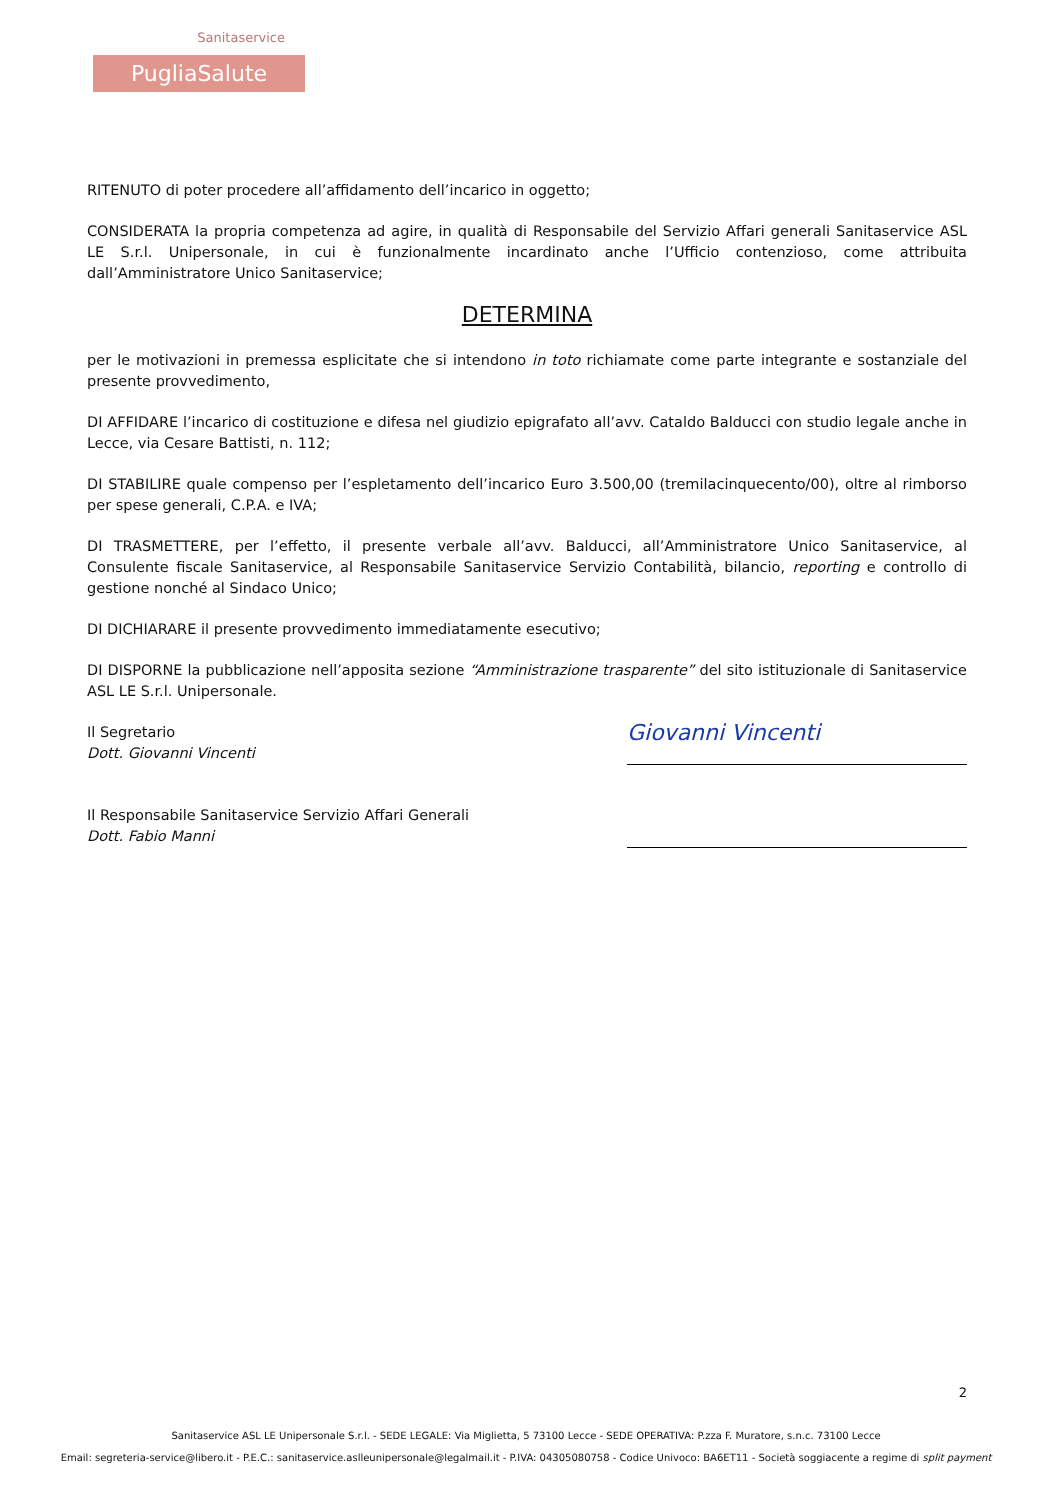Sanitaservice
PugliaSalute
RITENUTO di poter procedere all’affidamento dell’incarico in oggetto;
CONSIDERATA la propria competenza ad agire, in qualità di Responsabile del Servizio Affari generali Sanitaservice ASL LE S.r.l. Unipersonale, in cui è funzionalmente incardinato anche l’Ufficio contenzioso, come attribuita dall’Amministratore Unico Sanitaservice;
DETERMINA
per le motivazioni in premessa esplicitate che si intendono in toto richiamate come parte integrante e sostanziale del presente provvedimento,
DI AFFIDARE l’incarico di costituzione e difesa nel giudizio epigrafato all’avv. Cataldo Balducci con studio legale anche in Lecce, via Cesare Battisti, n. 112;
DI STABILIRE quale compenso per l’espletamento dell’incarico Euro 3.500,00 (tremilacinquecento/00), oltre al rimborso per spese generali, C.P.A. e IVA;
DI TRASMETTERE, per l’effetto, il presente verbale all’avv. Balducci, all’Amministratore Unico Sanitaservice, al Consulente fiscale Sanitaservice, al Responsabile Sanitaservice Servizio Contabilità, bilancio, reporting e controllo di gestione nonché al Sindaco Unico;
DI DICHIARARE il presente provvedimento immediatamente esecutivo;
DI DISPORNE la pubblicazione nell’apposita sezione “Amministrazione trasparente” del sito istituzionale di Sanitaservice ASL LE S.r.l. Unipersonale.
Il Segretario
Dott. Giovanni Vincenti
Giovanni Vincenti
Il Responsabile Sanitaservice Servizio Affari Generali
Dott. Fabio Manni
2
Sanitaservice ASL LE Unipersonale S.r.l. - SEDE LEGALE: Via Miglietta, 5 73100 Lecce - SEDE OPERATIVA: P.zza F. Muratore, s.n.c. 73100 Lecce
Email: segreteria-service@libero.it - P.E.C.: sanitaservice.aslleunipersonale@legalmail.it - P.IVA: 04305080758 - Codice Univoco: BA6ET11 - Società soggiacente a regime di split payment